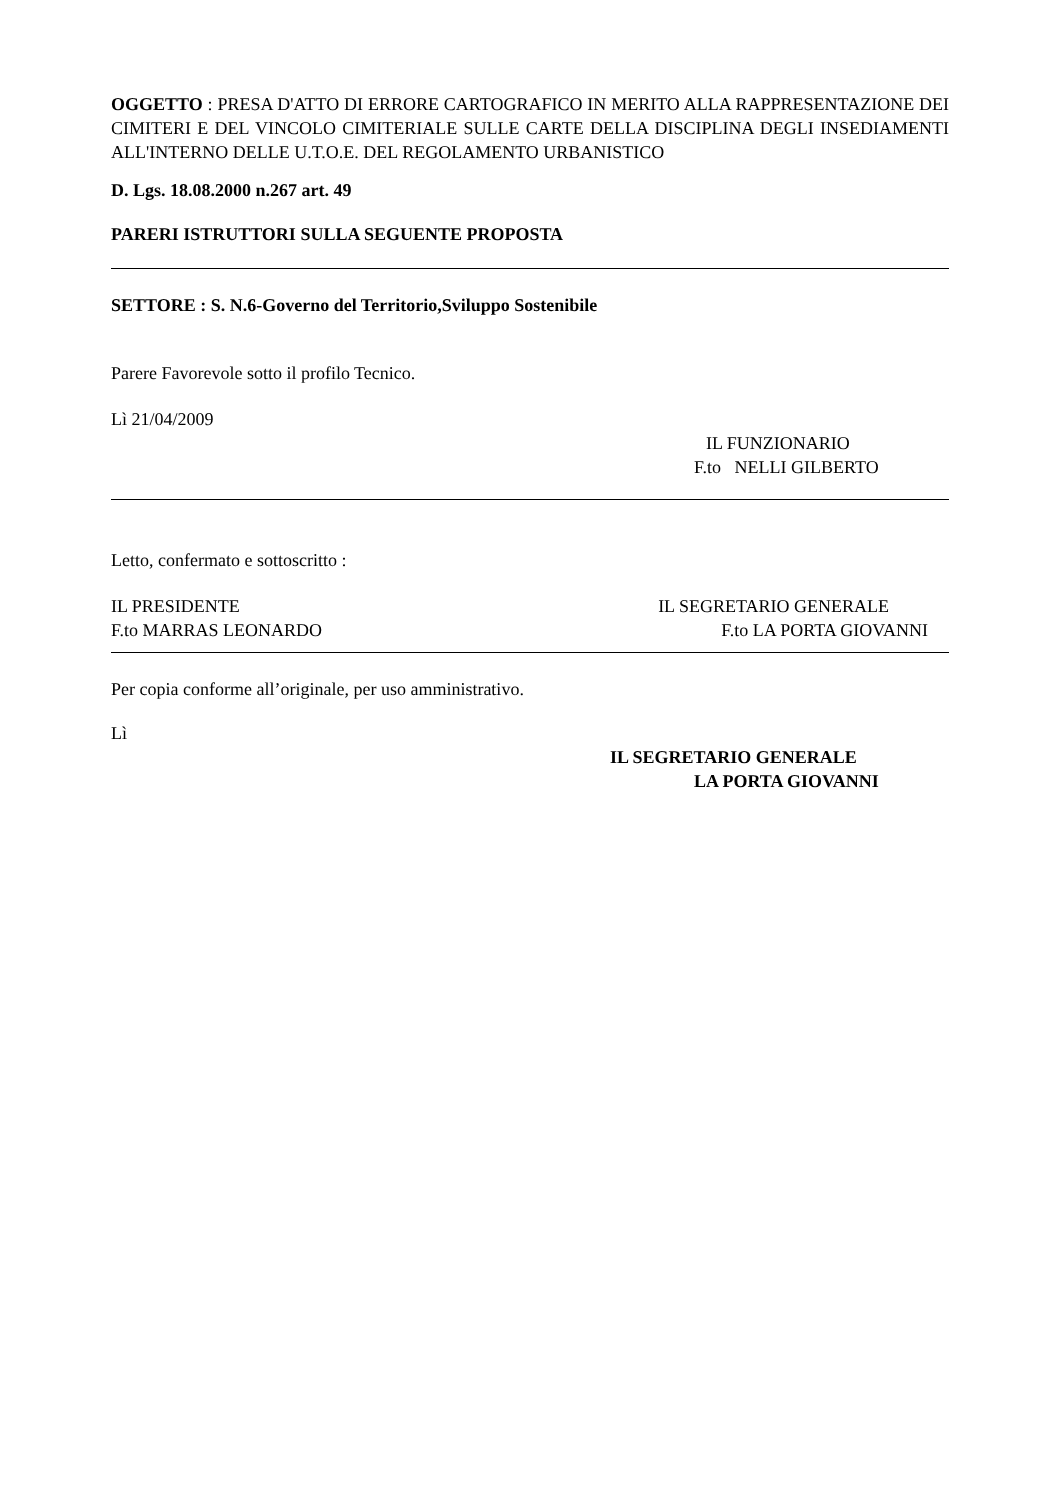OGGETTO : PRESA D'ATTO DI ERRORE CARTOGRAFICO IN MERITO ALLA RAPPRESENTAZIONE DEI CIMITERI E DEL VINCOLO CIMITERIALE SULLE CARTE DELLA DISCIPLINA DEGLI INSEDIAMENTI ALL'INTERNO DELLE U.T.O.E. DEL REGOLAMENTO URBANISTICO
D. Lgs. 18.08.2000 n.267 art. 49
PARERI ISTRUTTORI SULLA SEGUENTE PROPOSTA
SETTORE : S. N.6-Governo del Territorio,Sviluppo Sostenibile
Parere Favorevole sotto il profilo Tecnico.
Lì 21/04/2009
IL FUNZIONARIO
F.to NELLI GILBERTO
Letto, confermato e sottoscritto :
IL PRESIDENTE IL SEGRETARIO GENERALE
F.to MARRAS LEONARDO F.to LA PORTA GIOVANNI
Per copia conforme all’originale, per uso amministrativo.
Lì
IL SEGRETARIO GENERALE
LA PORTA GIOVANNI